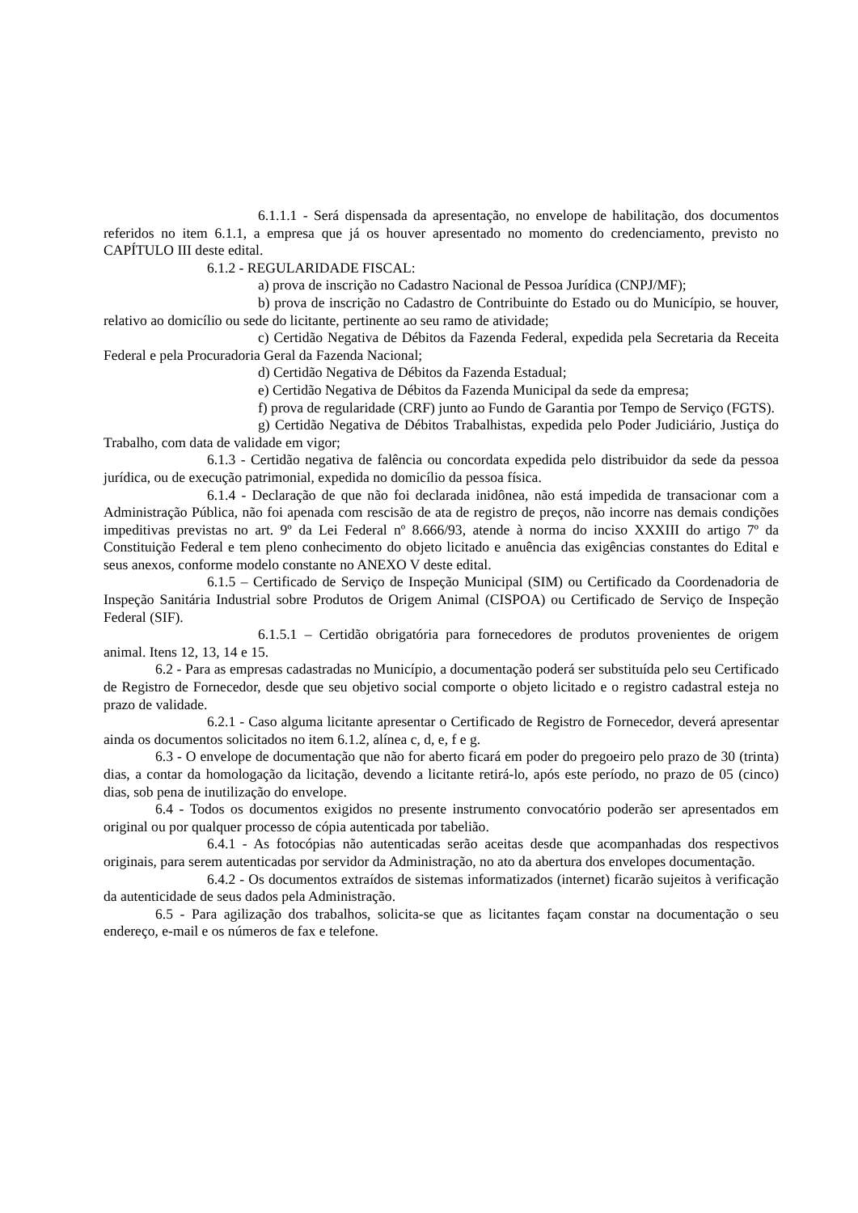6.1.1.1 - Será dispensada da apresentação, no envelope de habilitação, dos documentos referidos no item 6.1.1, a empresa que já os houver apresentado no momento do credenciamento, previsto no CAPÍTULO III deste edital.
6.1.2 - REGULARIDADE FISCAL:
a) prova de inscrição no Cadastro Nacional de Pessoa Jurídica (CNPJ/MF);
b) prova de inscrição no Cadastro de Contribuinte do Estado ou do Município, se houver, relativo ao domicílio ou sede do licitante, pertinente ao seu ramo de atividade;
c) Certidão Negativa de Débitos da Fazenda Federal, expedida pela Secretaria da Receita Federal e pela Procuradoria Geral da Fazenda Nacional;
d) Certidão Negativa de Débitos da Fazenda Estadual;
e) Certidão Negativa de Débitos da Fazenda Municipal da sede da empresa;
f) prova de regularidade (CRF) junto ao Fundo de Garantia por Tempo de Serviço (FGTS).
g) Certidão Negativa de Débitos Trabalhistas, expedida pelo Poder Judiciário, Justiça do Trabalho, com data de validade em vigor;
6.1.3 - Certidão negativa de falência ou concordata expedida pelo distribuidor da sede da pessoa jurídica, ou de execução patrimonial, expedida no domicílio da pessoa física.
6.1.4 - Declaração de que não foi declarada inidônea, não está impedida de transacionar com a Administração Pública, não foi apenada com rescisão de ata de registro de preços, não incorre nas demais condições impeditivas previstas no art. 9º da Lei Federal nº 8.666/93, atende à norma do inciso XXXIII do artigo 7º da Constituição Federal e tem pleno conhecimento do objeto licitado e anuência das exigências constantes do Edital e seus anexos, conforme modelo constante no ANEXO V deste edital.
6.1.5 – Certificado de Serviço de Inspeção Municipal (SIM) ou Certificado da Coordenadoria de Inspeção Sanitária Industrial sobre Produtos de Origem Animal (CISPOA) ou Certificado de Serviço de Inspeção Federal (SIF).
6.1.5.1 – Certidão obrigatória para fornecedores de produtos provenientes de origem animal. Itens 12, 13, 14 e 15.
6.2 - Para as empresas cadastradas no Município, a documentação poderá ser substituída pelo seu Certificado de Registro de Fornecedor, desde que seu objetivo social comporte o objeto licitado e o registro cadastral esteja no prazo de validade.
6.2.1 - Caso alguma licitante apresentar o Certificado de Registro de Fornecedor, deverá apresentar ainda os documentos solicitados no item 6.1.2, alínea c, d, e, f e g.
6.3 - O envelope de documentação que não for aberto ficará em poder do pregoeiro pelo prazo de 30 (trinta) dias, a contar da homologação da licitação, devendo a licitante retirá-lo, após este período, no prazo de 05 (cinco) dias, sob pena de inutilização do envelope.
6.4 - Todos os documentos exigidos no presente instrumento convocatório poderão ser apresentados em original ou por qualquer processo de cópia autenticada por tabelião.
6.4.1 - As fotocópias não autenticadas serão aceitas desde que acompanhadas dos respectivos originais, para serem autenticadas por servidor da Administração, no ato da abertura dos envelopes documentação.
6.4.2 - Os documentos extraídos de sistemas informatizados (internet) ficarão sujeitos à verificação da autenticidade de seus dados pela Administração.
6.5 - Para agilização dos trabalhos, solicita-se que as licitantes façam constar na documentação o seu endereço, e-mail e os números de fax e telefone.